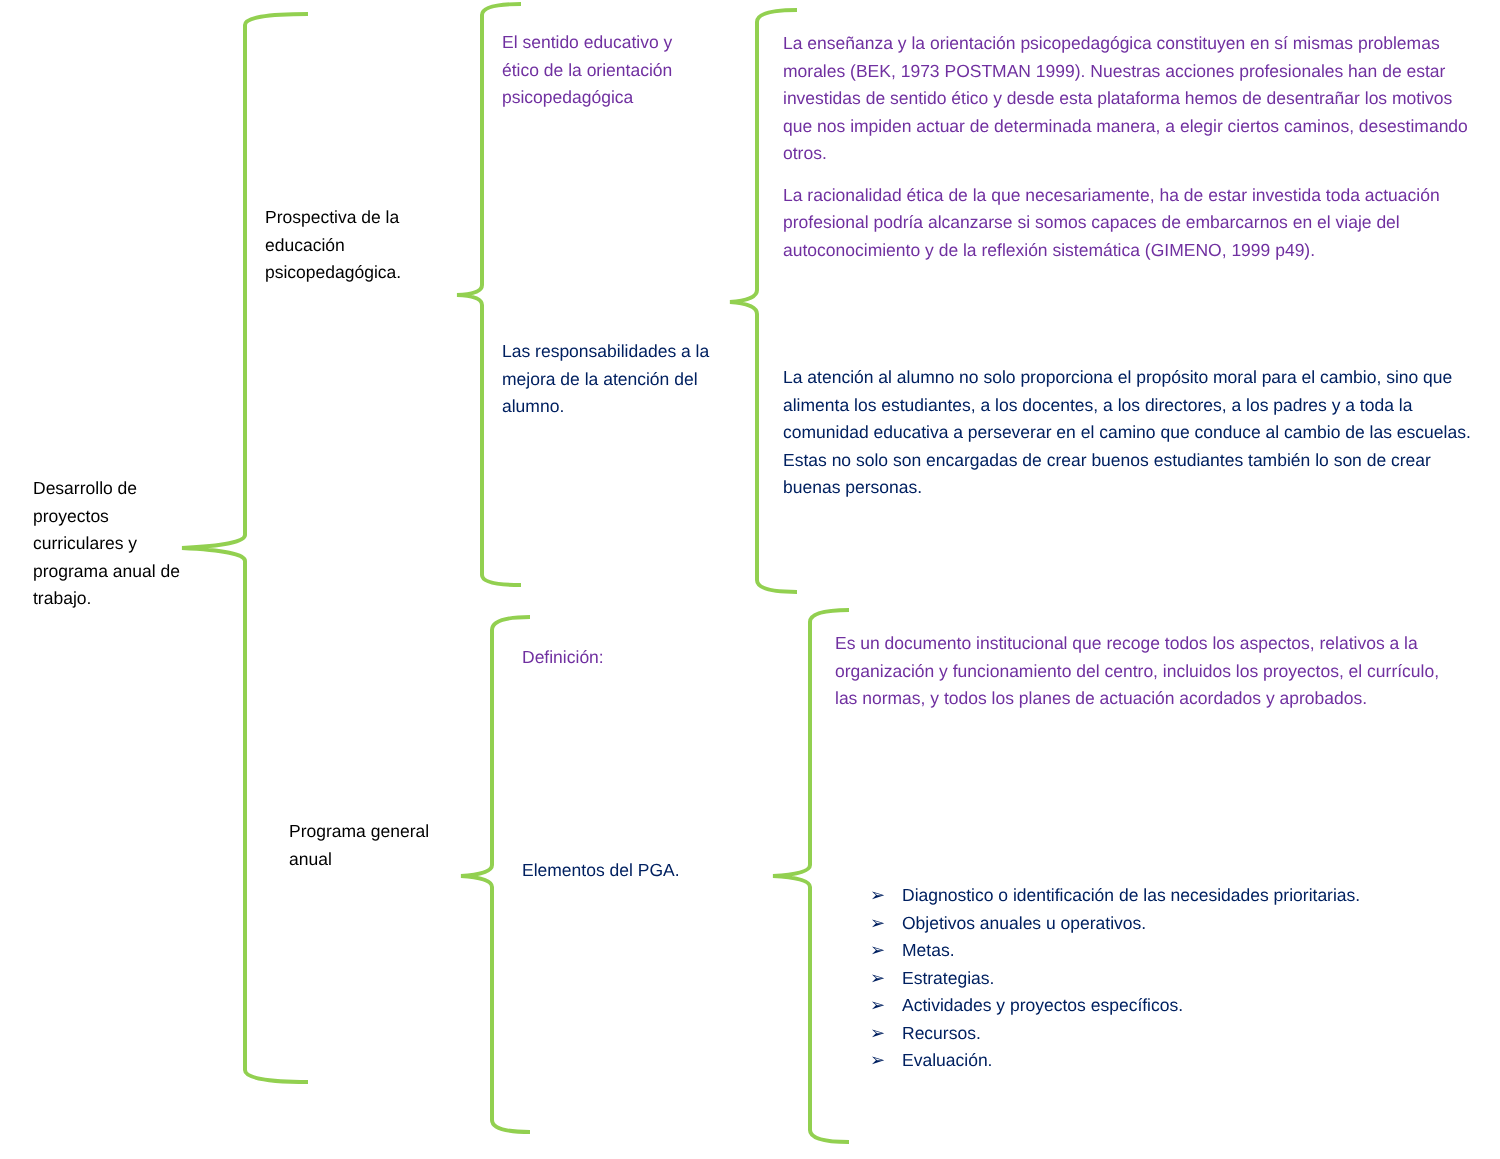Desarrollo de proyectos curriculares y programa anual de trabajo.
Prospectiva de la educación psicopedagógica.
Programa general anual
El sentido educativo y ético de la orientación psicopedagógica
Las responsabilidades a la mejora de la atención del alumno.
Definición:
Elementos del PGA.
La enseñanza y la orientación psicopedagógica constituyen en sí mismas problemas morales (BEK, 1973 POSTMAN 1999). Nuestras acciones profesionales han de estar investidas de sentido ético y desde esta plataforma hemos de desentrañar los motivos que nos impiden actuar de determinada manera, a elegir ciertos caminos, desestimando otros.
La racionalidad ética de la que necesariamente, ha de estar investida toda actuación profesional podría alcanzarse si somos capaces de embarcarnos en el viaje del autoconocimiento y de la reflexión sistemática (GIMENO, 1999 p49).
La atención al alumno no solo proporciona el propósito moral para el cambio, sino que alimenta los estudiantes, a los docentes, a los directores, a los padres y a toda la comunidad educativa a perseverar en el camino que conduce al cambio de las escuelas. Estas no solo son encargadas de crear buenos estudiantes también lo son de crear buenas personas.
Es un documento institucional que recoge todos los aspectos, relativos a la organización y funcionamiento del centro, incluidos los proyectos, el currículo, las normas, y todos los planes de actuación acordados y aprobados.
➢ Diagnostico o identificación de las necesidades prioritarias.
➢ Objetivos anuales u operativos.
➢ Metas.
➢ Estrategias.
➢ Actividades y proyectos específicos.
➢ Recursos.
➢ Evaluación.